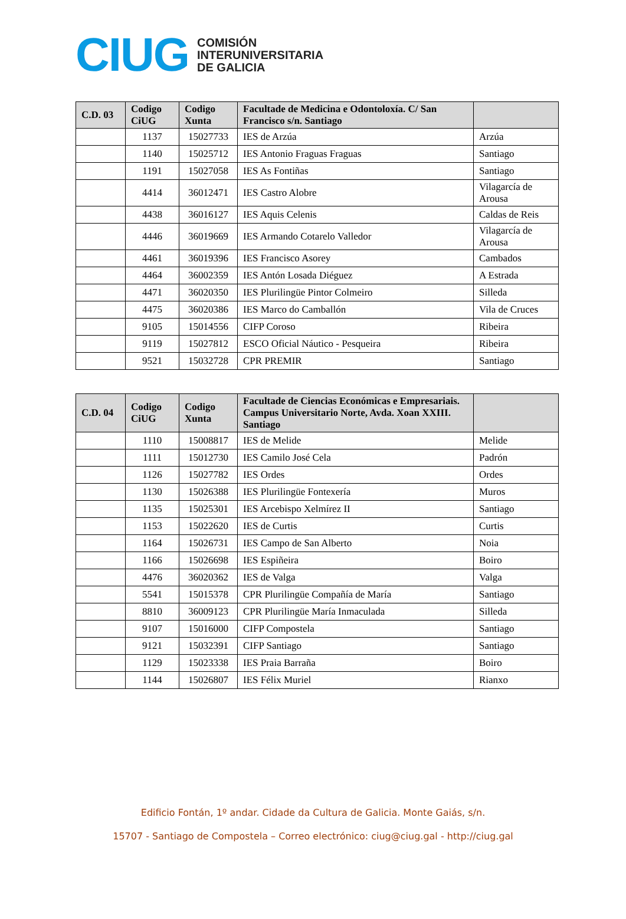CIUG
COMISIÓN
INTERUNIVERSITARIA
DE GALICIA
| C.D. 03 | Codigo CiUG | Codigo Xunta | Facultade de Medicina e Odontoloxía. C/ San Francisco s/n. Santiago | |
| --- | --- | --- | --- | --- |
| | 1137 | 15027733 | IES de Arzúa | Arzúa |
| | 1140 | 15025712 | IES Antonio Fraguas Fraguas | Santiago |
| | 1191 | 15027058 | IES As Fontiñas | Santiago |
| | 4414 | 36012471 | IES Castro Alobre | Vilagarcía de Arousa |
| | 4438 | 36016127 | IES Aquis Celenis | Caldas de Reis |
| | 4446 | 36019669 | IES Armando Cotarelo Valledor | Vilagarcía de Arousa |
| | 4461 | 36019396 | IES Francisco Asorey | Cambados |
| | 4464 | 36002359 | IES Antón Losada Diéguez | A Estrada |
| | 4471 | 36020350 | IES Plurilingüe Pintor Colmeiro | Silleda |
| | 4475 | 36020386 | IES Marco do Camballón | Vila de Cruces |
| | 9105 | 15014556 | CIFP Coroso | Ribeira |
| | 9119 | 15027812 | ESCO Oficial Náutico - Pesqueira | Ribeira |
| | 9521 | 15032728 | CPR PREMIR | Santiago |
| C.D. 04 | Codigo CiUG | Codigo Xunta | Facultade de Ciencias Económicas e Empresariais. Campus Universitario Norte, Avda. Xoan XXIII. Santiago | |
| --- | --- | --- | --- | --- |
| | 1110 | 15008817 | IES de Melide | Melide |
| | 1111 | 15012730 | IES Camilo José Cela | Padrón |
| | 1126 | 15027782 | IES Ordes | Ordes |
| | 1130 | 15026388 | IES Plurilingüe Fontexería | Muros |
| | 1135 | 15025301 | IES Arcebispo Xelmírez II | Santiago |
| | 1153 | 15022620 | IES de Curtis | Curtis |
| | 1164 | 15026731 | IES Campo de San Alberto | Noia |
| | 1166 | 15026698 | IES Espiñeira | Boiro |
| | 4476 | 36020362 | IES de Valga | Valga |
| | 5541 | 15015378 | CPR Plurilingüe Compañía de María | Santiago |
| | 8810 | 36009123 | CPR Plurilingüe María Inmaculada | Silleda |
| | 9107 | 15016000 | CIFP Compostela | Santiago |
| | 9121 | 15032391 | CIFP Santiago | Santiago |
| | 1129 | 15023338 | IES Praia Barraña | Boiro |
| | 1144 | 15026807 | IES Félix Muriel | Rianxo |
Edificio Fontán, 1º andar. Cidade da Cultura de Galicia. Monte Gaiás, s/n.
15707 - Santiago de Compostela – Correo electrónico: ciug@ciug.gal - http://ciug.gal